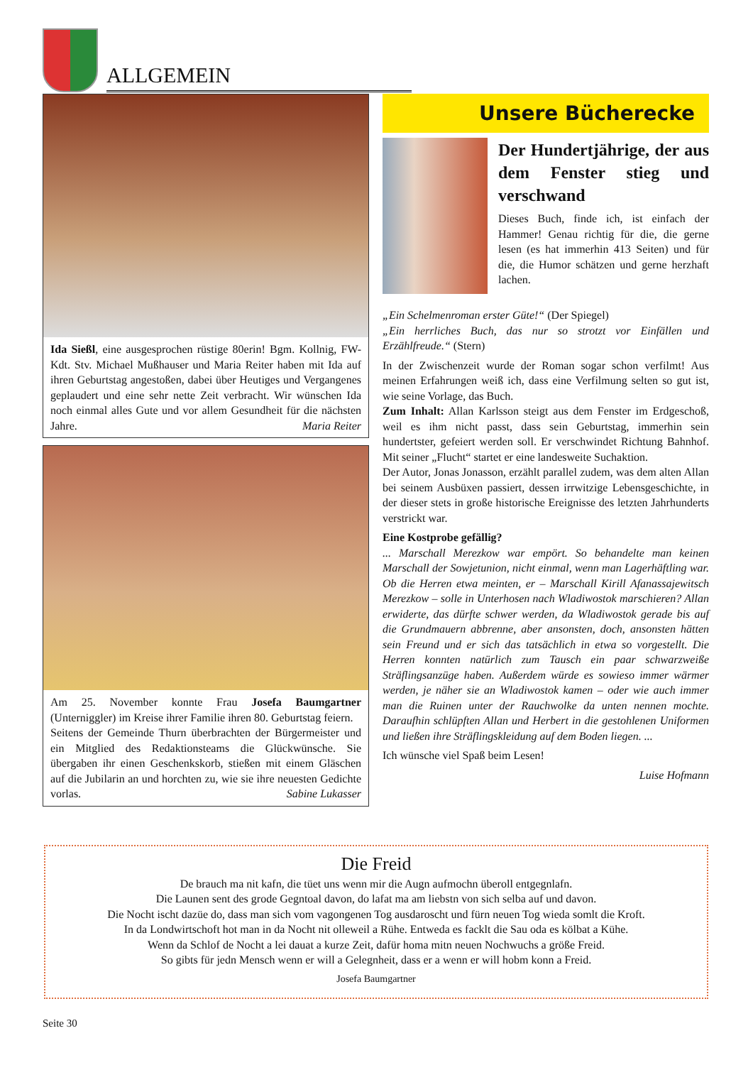ALLGEMEIN
Ida Sießl, eine ausgesprochen rüstige 80erin! Bgm. Kollnig, FW-Kdt. Stv. Michael Mußhauser und Maria Reiter haben mit Ida auf ihren Geburtstag angestoßen, dabei über Heutiges und Vergangenes geplaudert und eine sehr nette Zeit verbracht. Wir wünschen Ida noch einmal alles Gute und vor allem Gesundheit für die nächsten Jahre. Maria Reiter
Am 25. November konnte Frau Josefa Baumgartner (Unterniggler) im Kreise ihrer Familie ihren 80. Geburtstag feiern.
Seitens der Gemeinde Thurn überbrachten der Bürgermeister und ein Mitglied des Redaktionsteams die Glückwünsche. Sie übergaben ihr einen Geschenkskorb, stießen mit einem Gläschen auf die Jubilarin an und horchten zu, wie sie ihre neuesten Gedichte vorlas. Sabine Lukasser
Unsere Bücherecke
Der Hundertjährige, der aus dem Fenster stieg und verschwand
Dieses Buch, finde ich, ist einfach der Hammer! Genau richtig für die, die gerne lesen (es hat immerhin 413 Seiten) und für die, die Humor schätzen und gerne herzhaft lachen.
„Ein Schelmenroman erster Güte!“ (Der Spiegel)
„Ein herrliches Buch, das nur so strotzt vor Einfällen und Erzählfreude.“ (Stern)
In der Zwischenzeit wurde der Roman sogar schon verfilmt! Aus meinen Erfahrungen weiß ich, dass eine Verfilmung selten so gut ist, wie seine Vorlage, das Buch.
Zum Inhalt: Allan Karlsson steigt aus dem Fenster im Erdgeschoß, weil es ihm nicht passt, dass sein Geburtstag, immerhin sein hundertster, gefeiert werden soll. Er verschwindet Richtung Bahnhof. Mit seiner „Flucht“ startet er eine landesweite Suchaktion.
Der Autor, Jonas Jonasson, erzählt parallel zudem, was dem alten Allan bei seinem Ausbüxen passiert, dessen irrwitzige Lebensgeschichte, in der dieser stets in große historische Ereignisse des letzten Jahrhunderts verstrickt war.
Eine Kostprobe gefällig?
... Marschall Merezkow war empört. So behandelte man keinen Marschall der Sowjetunion, nicht einmal, wenn man Lagerhäftling war. Ob die Herren etwa meinten, er – Marschall Kirill Afanassajewitsch Merezkow – solle in Unterhosen nach Wladiwostok marschieren? Allan erwiderte, das dürfte schwer werden, da Wladiwostok gerade bis auf die Grundmauern abbrenne, aber ansonsten, doch, ansonsten hätten sein Freund und er sich das tatsächlich in etwa so vorgestellt. Die Herren konnten natürlich zum Tausch ein paar schwarzweiße Sträflingsanzüge haben. Außerdem würde es sowieso immer wärmer werden, je näher sie an Wladiwostok kamen – oder wie auch immer man die Ruinen unter der Rauchwolke da unten nennen mochte. Daraufhin schlüpften Allan und Herbert in die gestohlenen Uniformen und ließen ihre Sträflingskleidung auf dem Boden liegen. ...
Ich wünsche viel Spaß beim Lesen!
Luise Hofmann
Die Freid
De brauch ma nit kafn, die tüet uns wenn mir die Augn aufmochn überoll entgegnlafn.
Die Launen sent des grode Gegntoal davon, do lafat ma am liebstn von sich selba auf und davon.
Die Nocht ischt dazüe do, dass man sich vom vagongenen Tog ausdaroscht und fürn neuen Tog wieda somlt die Kroft.
In da Londwirtschoft hot man in da Nocht nit olleweil a Rühe. Entweda es facklt die Sau oda es kölbat a Kühe.
Wenn da Schlof de Nocht a lei dauat a kurze Zeit, dafür homa mitn neuen Nochwuchs a größe Freid.
So gibts für jedn Mensch wenn er will a Gelegnheit, dass er a wenn er will hobm konn a Freid.
Josefa Baumgartner
Seite 30